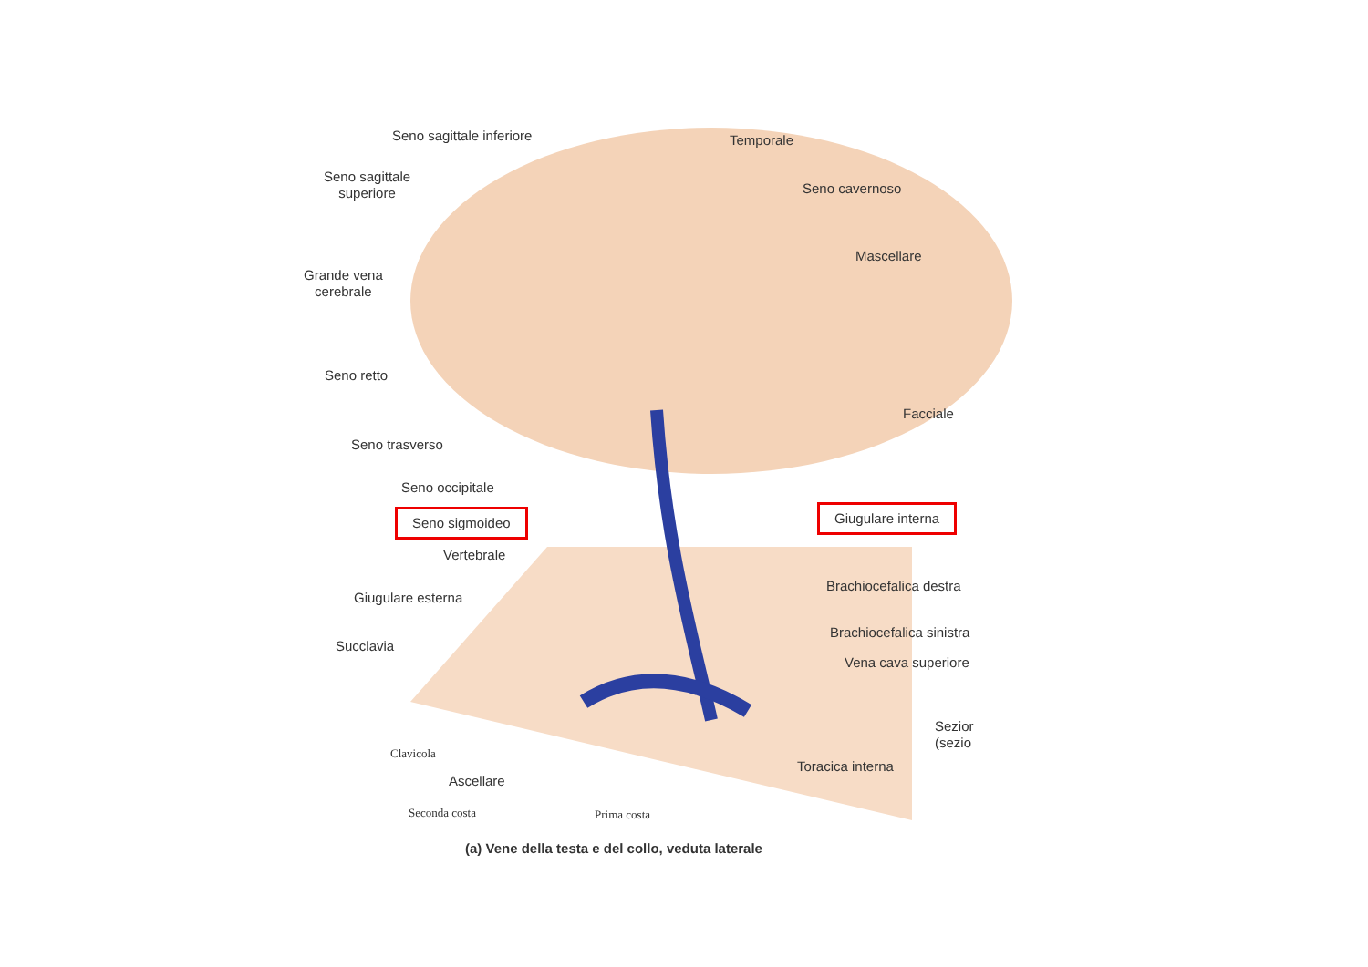Seno sagittale inferiore Temporale
Seno sagittale
superiore
Seno cavernoso
Mascellare
Grande vena
cerebrale
Seno retto
Facciale
Seno trasverso
Seno occipitale
Seno sigmoideo Giugulare interna
Vertebrale
Brachiocefalica destra
Giugulare esterna
Succlavia
Brachiocefalica sinistra
Vena cava superiore
Sezior
(sezio
Clavicola
Toracica interna
Ascellare
Seconda costa Prima costa
(a) Vene della testa e del collo, veduta laterale